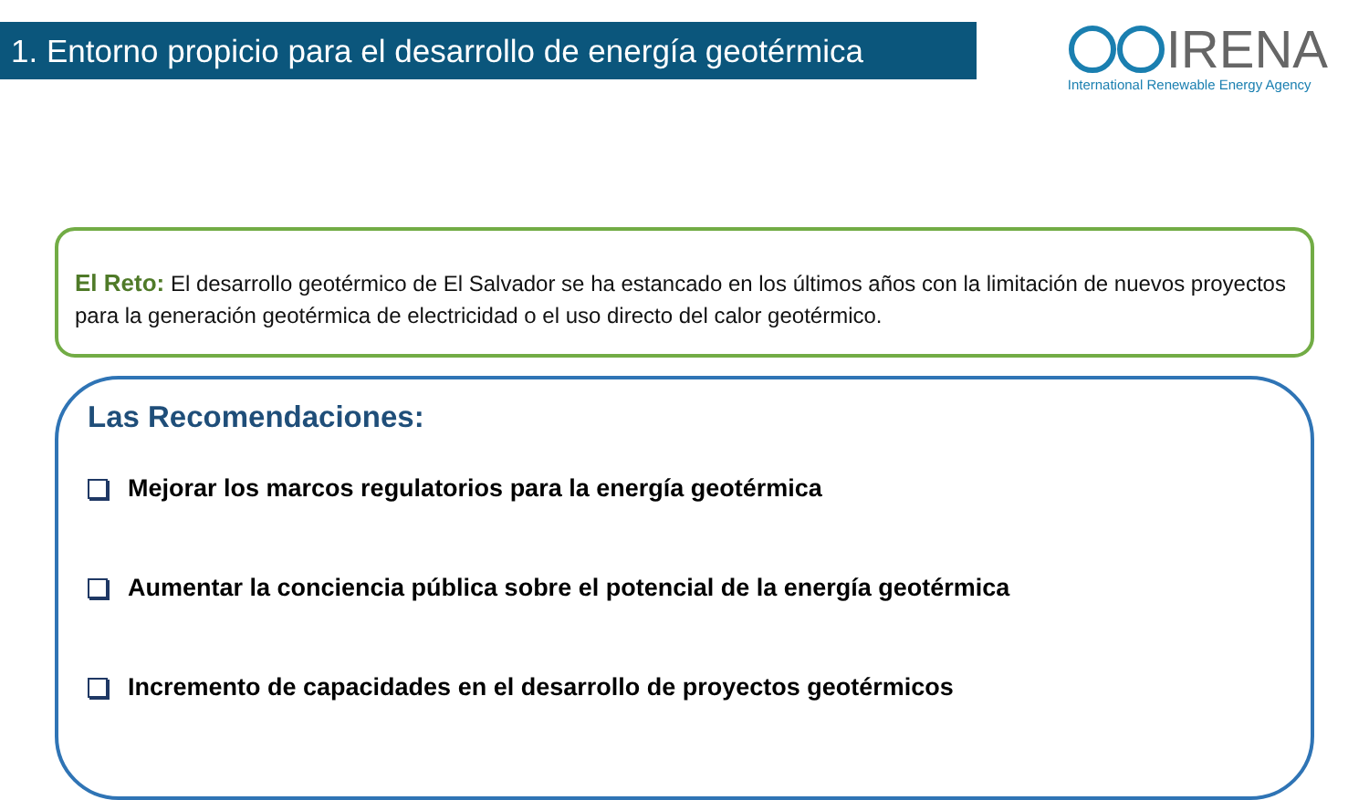1. Entorno propicio para el desarrollo de energía geotérmica
IRENA
International Renewable Energy Agency
El Reto: El desarrollo geotérmico de El Salvador se ha estancado en los últimos años con la limitación de nuevos proyectos para la generación geotérmica de electricidad o el uso directo del calor geotérmico.
Las Recomendaciones:
Mejorar los marcos regulatorios para la energía geotérmica
Aumentar la conciencia pública sobre el potencial de la energía geotérmica
Incremento de capacidades en el desarrollo de proyectos geotérmicos